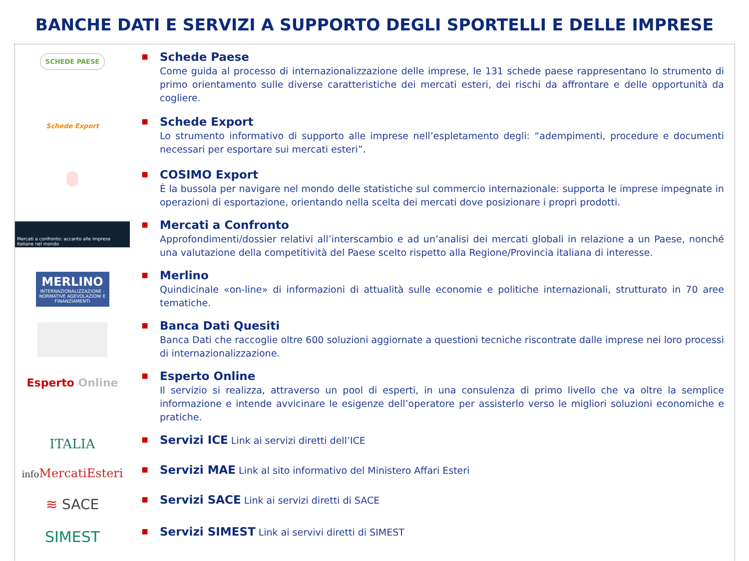BANCHE DATI E SERVIZI A SUPPORTO DEGLI SPORTELLI E DELLE IMPRESE
SCHEDE PAESE
■
Schede Paese
Come guida al processo di internazionalizzazione delle imprese, le 131 schede paese rappresentano lo strumento di primo orientamento sulle diverse caratteristiche dei mercati esteri, dei rischi da affrontare e delle opportunità da cogliere.
Schede Export
■
Schede Export
Lo strumento informativo di supporto alle imprese nell’espletamento degli: “adempimenti, procedure e documenti necessari per esportare sui mercati esteri”.
■
COSIMO Export
È la bussola per navigare nel mondo delle statistiche sul commercio internazionale: supporta le imprese impegnate in operazioni di esportazione, orientando nella scelta dei mercati dove posizionare i propri prodotti.
Mercati a confronto: accanto alle imprese italiane nel mondo
■
Mercati a Confronto
Approfondimenti/dossier relativi all’interscambio e ad un’analisi dei mercati globali in relazione a un Paese, nonché una valutazione della competitività del Paese scelto rispetto alla Regione/Provincia italiana di interesse.
MERLINO
INTERNAZIONALIZZAZIONE - NORMATIVE AGEVOLAZIONI E FINANZIAMENTI
■
Merlino
Quindicinale «on-line» di informazioni di attualità sulle economie e politiche internazionali, strutturato in 70 aree tematiche.
■
Banca Dati Quesiti
Banca Dati che raccoglie oltre 600 soluzioni aggiornate a questioni tecniche riscontrate dalle imprese nei loro processi di internazionalizzazione.
Esperto Online
■
Esperto Online
Il servizio si realizza, attraverso un pool di esperti, in una consulenza di primo livello che va oltre la semplice informazione e intende avvicinare le esigenze dell’operatore per assisterlo verso le migliori soluzioni economiche e pratiche.
ITALIA
■
Servizi ICE Link ai servizi diretti dell’ICE
info MercatiEsteri
■
Servizi MAE Link al sito informativo del Ministero Affari Esteri
≋ SACE
■
Servizi SACE Link ai servizi diretti di SACE
SIMEST
■
Servizi SIMEST Link ai servivi diretti di SIMEST